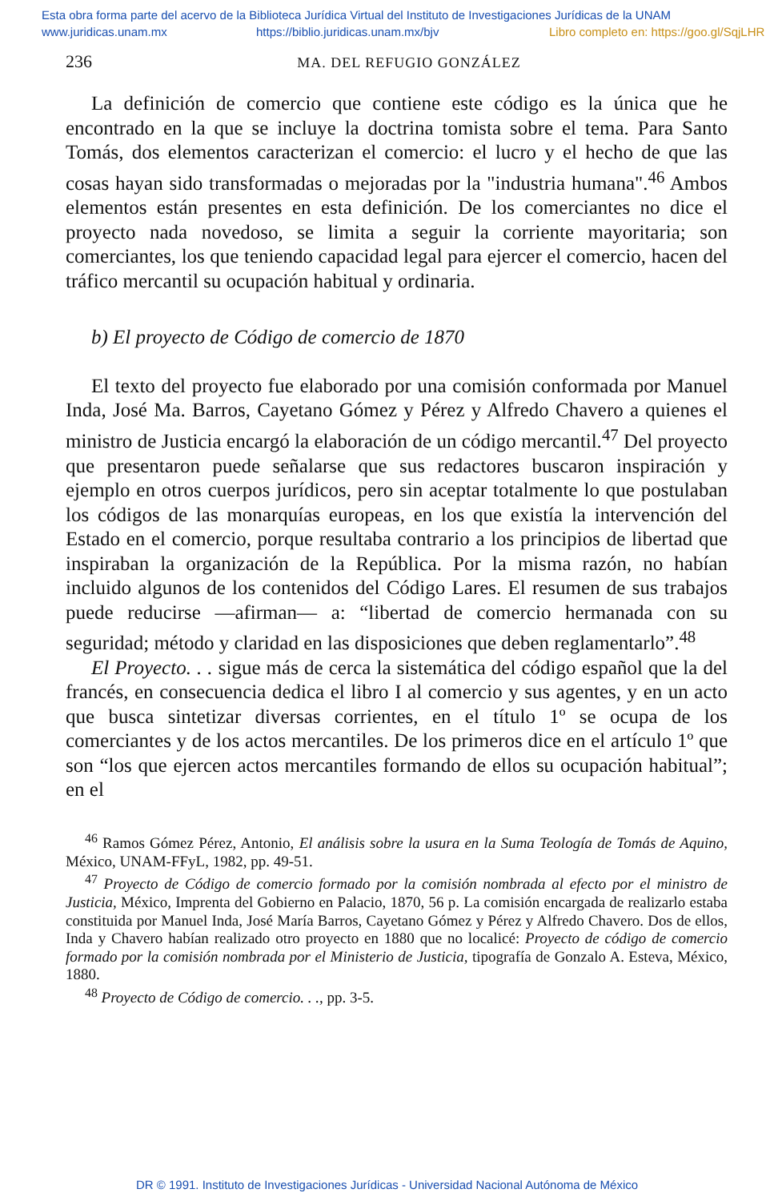Esta obra forma parte del acervo de la Biblioteca Jurídica Virtual del Instituto de Investigaciones Jurídicas de la UNAM
www.juridicas.unam.mx https://biblio.juridicas.unam.mx/bjv Libro completo en: https://goo.gl/SqjLHR
236 MA. DEL REFUGIO GONZÁLEZ
La definición de comercio que contiene este código es la única que he encontrado en la que se incluye la doctrina tomista sobre el tema. Para Santo Tomás, dos elementos caracterizan el comercio: el lucro y el hecho de que las cosas hayan sido transformadas o mejoradas por la "industria humana".<sup>46</sup> Ambos elementos están presentes en esta definición. De los comerciantes no dice el proyecto nada novedoso, se limita a seguir la corriente mayoritaria; son comerciantes, los que teniendo capacidad legal para ejercer el comercio, hacen del tráfico mercantil su ocupación habitual y ordinaria.
b) El proyecto de Código de comercio de 1870
El texto del proyecto fue elaborado por una comisión conformada por Manuel Inda, José Ma. Barros, Cayetano Gómez y Pérez y Alfredo Chavero a quienes el ministro de Justicia encargó la elaboración de un código mercantil.<sup>47</sup> Del proyecto que presentaron puede señalarse que sus redactores buscaron inspiración y ejemplo en otros cuerpos jurídicos, pero sin aceptar totalmente lo que postulaban los códigos de las monarquías europeas, en los que existía la intervención del Estado en el comercio, porque resultaba contrario a los principios de libertad que inspiraban la organización de la República. Por la misma razón, no habían incluido algunos de los contenidos del Código Lares. El resumen de sus trabajos puede reducirse —afirman— a: “libertad de comercio hermanada con su seguridad; método y claridad en las disposiciones que deben reglamentarlo”.<sup>48</sup>
El Proyecto. . . sigue más de cerca la sistemática del código español que la del francés, en consecuencia dedica el libro I al comercio y sus agentes, y en un acto que busca sintetizar diversas corrientes, en el título 1º se ocupa de los comerciantes y de los actos mercantiles. De los primeros dice en el artículo 1º que son “los que ejercen actos mercantiles formando de ellos su ocupación habitual”; en el
<sup>46</sup> Ramos Gómez Pérez, Antonio, El análisis sobre la usura en la Suma Teología de Tomás de Aquino, México, UNAM-FFyL, 1982, pp. 49-51.
<sup>47</sup> Proyecto de Código de comercio formado por la comisión nombrada al efecto por el ministro de Justicia, México, Imprenta del Gobierno en Palacio, 1870, 56 p. La comisión encargada de realizarlo estaba constituida por Manuel Inda, José María Barros, Cayetano Gómez y Pérez y Alfredo Chavero. Dos de ellos, Inda y Chavero habían realizado otro proyecto en 1880 que no localicé: Proyecto de código de comercio formado por la comisión nombrada por el Ministerio de Justicia, tipografía de Gonzalo A. Esteva, México, 1880.
<sup>48</sup> Proyecto de Código de comercio. . ., pp. 3-5.
DR © 1991. Instituto de Investigaciones Jurídicas - Universidad Nacional Autónoma de México